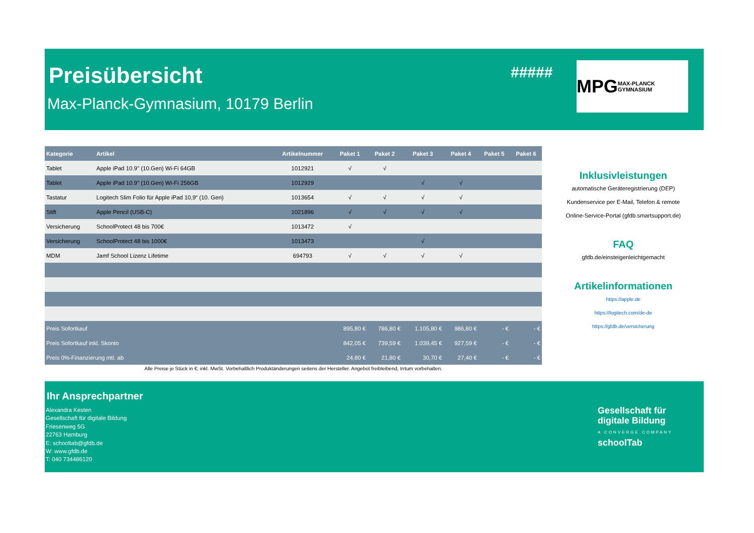Preisübersicht
Max-Planck-Gymnasium, 10179 Berlin
#####
MPG MAX-PLANCK GYMNASIUM
| Kategorie | Artikel | Artikelnummer | Paket 1 | Paket 2 | Paket 3 | Paket 4 | Paket 5 | Paket 6 |
| --- | --- | --- | --- | --- | --- | --- | --- | --- |
| Tablet | Apple iPad 10.9" (10.Gen) Wi-Fi 64GB | 1012921 | √ | √ | | | | |
| Tablet | Apple iPad 10.9" (10.Gen) Wi-Fi 256GB | 1012929 | | | √ | √ | | |
| Tastatur | Logitech Slim Folio für Apple iPad 10,9“ (10. Gen) | 1013654 | √ | √ | √ | √ | | |
| Stift | Apple Pencil (USB-C) | 1021896 | √ | √ | √ | √ | | |
| Versicherung | SchoolProtect 48 bis 700€ | 1013472 | √ | | | | | |
| Versicherung | SchoolProtect 48 bis 1000€ | 1013473 | | | √ | | | |
| MDM | Jamf School Lizenz Lifetime | 694793 | √ | √ | √ | √ | | |
| Preis Sofortkauf | | | 895,80 € | 786,80 € | 1.105,80 € | 986,80 € | - € | - € |
| Preis Sofortkauf inkl. Skonto | | | 842,05 € | 739,59 € | 1.039,45 € | 927,59 € | - € | - € |
| Preis 0%-Finanzierung mtl. ab | | | 24,80 € | 21,80 € | 30,70 € | 27,40 € | - € | - € |
Alle Preise je Stück in €; inkl. MwSt. Vorbehaltlich Produktänderungen seitens der Hersteller. Angebot freibleibend, Irrtum vorbehalten.
Inklusivleistungen
automatische Geräteregistrierung (DEP)
Kundenservice per E-Mail, Telefon & remote
Online-Service-Portal (gfdb.smartsupport.de)
FAQ
gfdb.de/einsteigenleichtgemacht
Artikelinformationen
https://apple.de
https://logitech.com/de-de
https://gfdb.de/versicherung
Ihr Ansprechpartner
Alexandra Kesten
Gesellschaft für digitale Bildung
Friesenweg 5G
22763 Hamburg
E: schooltab@gfdb.de
W: www.gfdb.de
T: 040 734486120
Gesellschaft für
digitale Bildung
A CONVERGE COMPANY
schoolTab